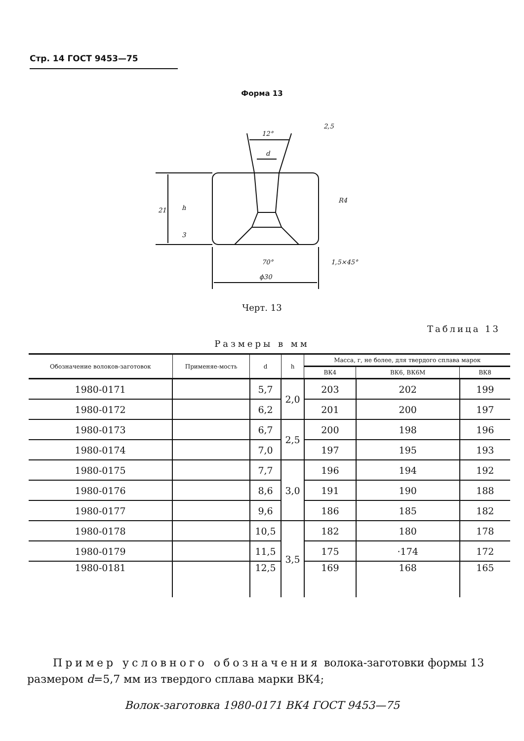Стр. 14 ГОСТ 9453—75
Форма 13
12°
d
21
R4
70°
1,5×45°
ϕ30
h
3
2,5
Черт. 13
Таблица 13
Размеры в мм
| Обозначение волоков-заготовок | Применяе-мость | d | h | Масса, г, не более, для твердого сплава марок | | |
| --- | --- | --- | --- | --- | --- | --- |
| | | | | ВК4 | ВК6, ВК6М | ВК8 |
| 1980-0171 | | 5,7 | 2,0 | 203 | 202 | 199 |
| 1980-0172 | | 6,2 | | 201 | 200 | 197 |
| 1980-0173 | | 6,7 | 2,5 | 200 | 198 | 196 |
| 1980-0174 | | 7,0 | | 197 | 195 | 193 |
| 1980-0175 | | 7,7 | 3,0 | 196 | 194 | 192 |
| 1980-0176 | | 8,6 | | 191 | 190 | 188 |
| 1980-0177 | | 9,6 | | 186 | 185 | 182 |
| 1980-0178 | | 10,5 | 3,5 | 182 | 180 | 178 |
| 1980-0179 | | 11,5 | | 175 | ·174 | 172 |
| 1980-0181 | | 12,5 | | 169 | 168 | 165 |
Пример условного обозначения волока-заготовки формы 13 размером d=5,7 мм из твердого сплава марки ВК4;
Волок-заготовка 1980-0171 ВК4 ГОСТ 9453—75